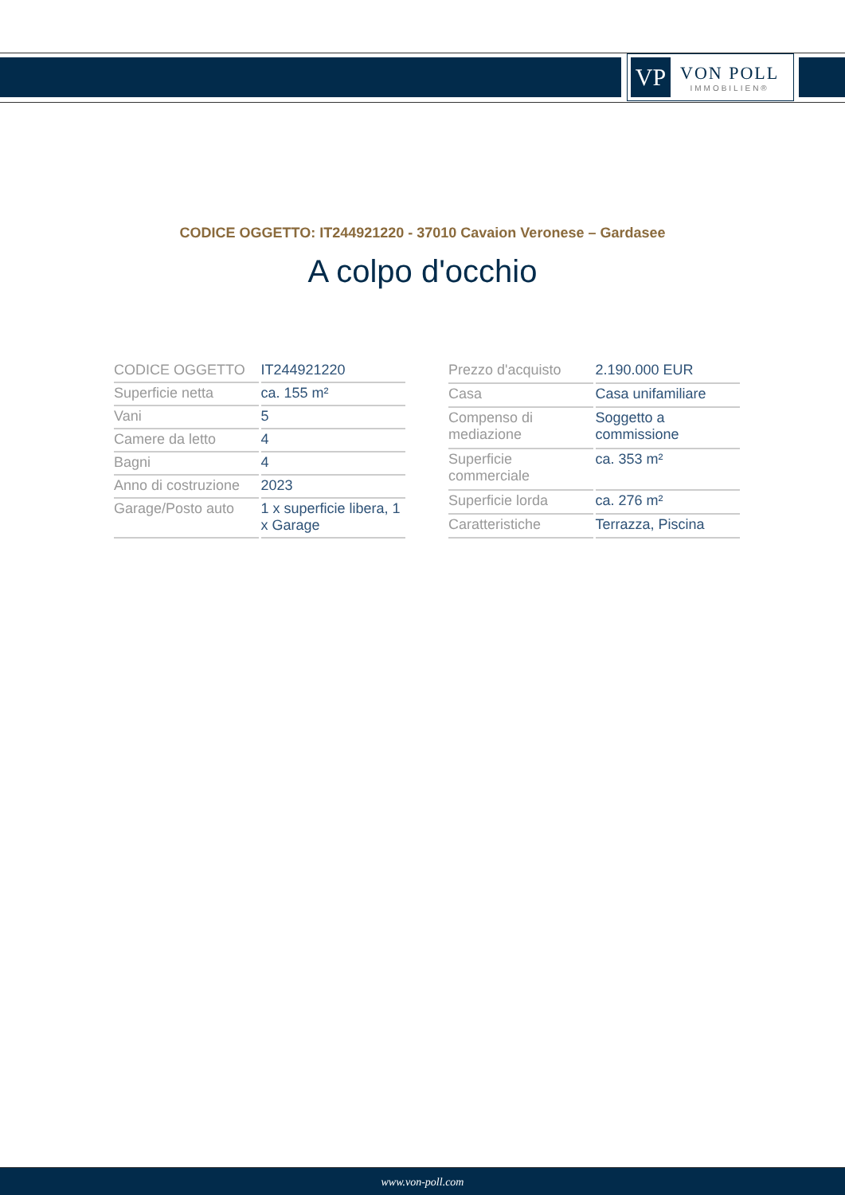VP
VON POLL
IMMOBILIEN®
CODICE OGGETTO: IT244921220 - 37010 Cavaion Veronese – Gardasee
A colpo d'occhio
| CODICE OGGETTO | IT244921220 |
| Superficie netta | ca. 155 m² |
| Vani | 5 |
| Camere da letto | 4 |
| Bagni | 4 |
| Anno di costruzione | 2023 |
| Garage/Posto auto | 1 x superficie libera, 1 x Garage |
| Prezzo d'acquisto | 2.190.000 EUR |
| Casa | Casa unifamiliare |
| Compenso di mediazione | Soggetto a commissione |
| Superficie commerciale | ca. 353 m² |
| Superficie lorda | ca. 276 m² |
| Caratteristiche | Terrazza, Piscina |
www.von-poll.com